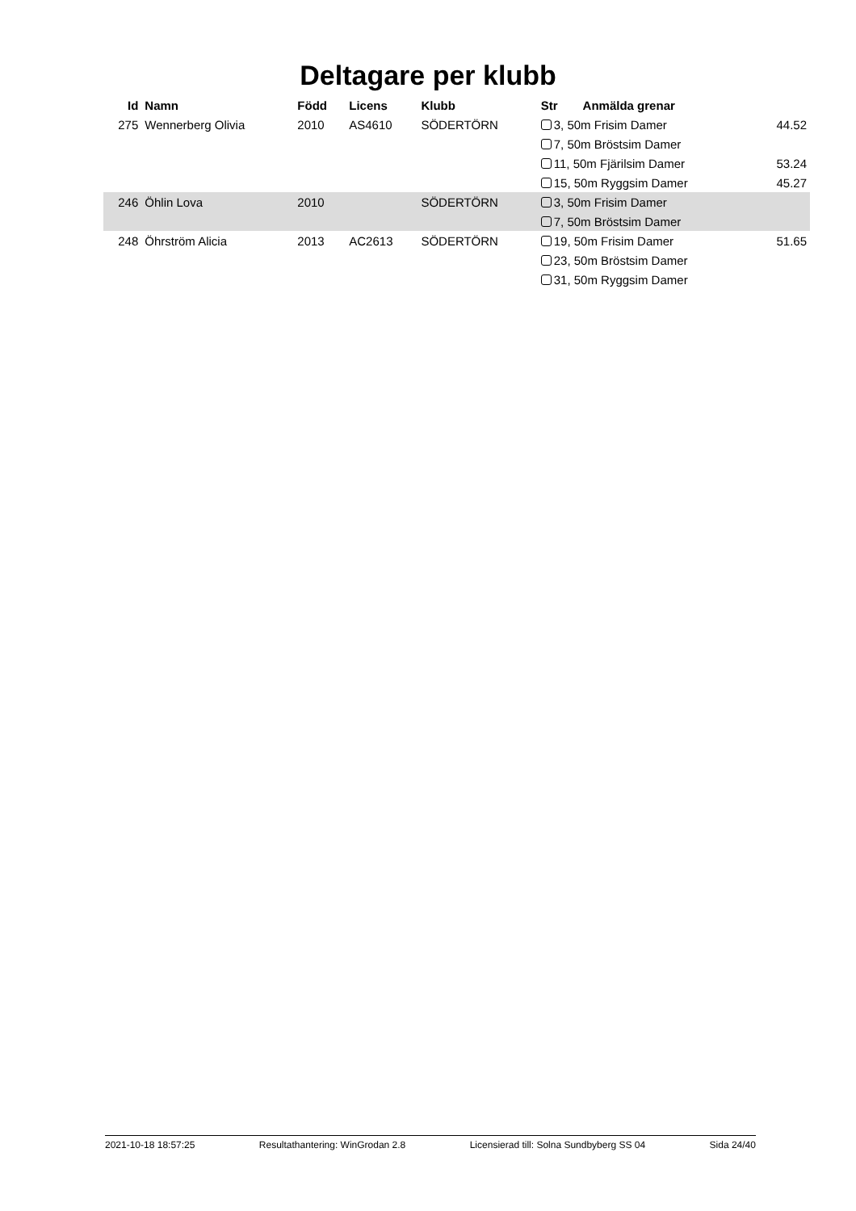Deltagare per klubb
| Id | Namn | Född | Licens | Klubb | Str | Anmälda grenar | |
| --- | --- | --- | --- | --- | --- | --- | --- |
| 275 | Wennerberg Olivia | 2010 | AS4610 | SÖDERTÖRN | 3, 50m Frisim Damer | | 44.52 |
| | | | | | 7, 50m Bröstsim Damer | | |
| | | | | | 11, 50m Fjärilsim Damer | | 53.24 |
| | | | | | 15, 50m Ryggsim Damer | | 45.27 |
| 246 | Öhlin Lova | 2010 | | SÖDERTÖRN | 3, 50m Frisim Damer | | |
| | | | | | 7, 50m Bröstsim Damer | | |
| 248 | Öhrström Alicia | 2013 | AC2613 | SÖDERTÖRN | 19, 50m Frisim Damer | | 51.65 |
| | | | | | 23, 50m Bröstsim Damer | | |
| | | | | | 31, 50m Ryggsim Damer | | |
2021-10-18 18:57:25 Resultathantering: WinGrodan 2.8 Licensierad till: Solna Sundbyberg SS 04 Sida 24/40